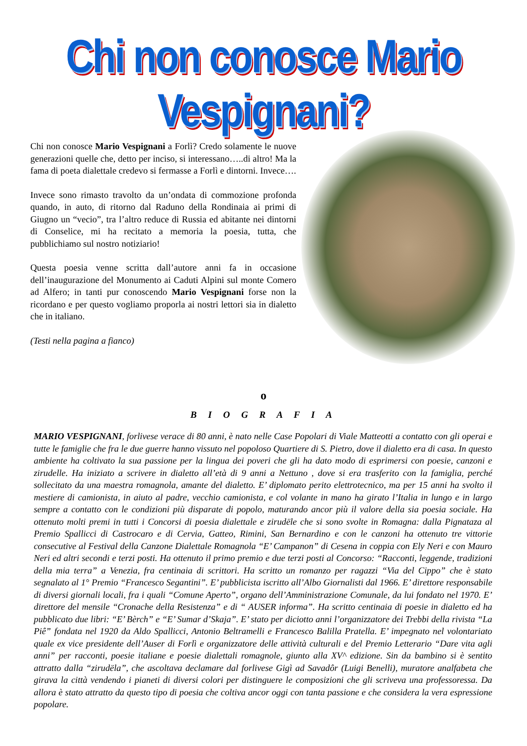Chi non conosce Mario Vespignani?
Chi non conosce Mario Vespignani a Forlì? Credo solamente le nuove generazioni quelle che, detto per inciso, si interessano…..di altro! Ma la fama di poeta dialettale credevo si fermasse a Forlì e dintorni. Invece….
Invece sono rimasto travolto da un’ondata di commozione profonda quando, in auto, di ritorno dal Raduno della Rondinaia ai primi di Giugno un “vecio”, tra l’altro reduce di Russia ed abitante nei dintorni di Conselice, mi ha recitato a memoria la poesia, tutta, che pubblichiamo sul nostro notiziario!
Questa poesia venne scritta dall’autore anni fa in occasione dell’inaugurazione del Monumento ai Caduti Alpini sul monte Comero ad Alfero; in tanti pur conoscendo Mario Vespignani forse non la ricordano e per questo vogliamo proporla ai nostri lettori sia in dialetto che in italiano.
(Testi nella pagina a fianco)
o
B I O G R A F I A
MARIO VESPIGNANI, forlivese verace di 80 anni, è nato nelle Case Popolari di Viale Matteotti a contatto con gli operai e tutte le famiglie che fra le due guerre hanno vissuto nel popoloso Quartiere di S. Pietro, dove il dialetto era di casa. In questo ambiente ha coltivato la sua passione per la lingua dei poveri che gli ha dato modo di esprimersi con poesie, canzoni e zirudelle. Ha iniziato a scrivere in dialetto all’età di 9 anni a Nettuno , dove si era trasferito con la famiglia, perché sollecitato da una maestra romagnola, amante del dialetto. E’ diplomato perito elettrotecnico, ma per 15 anni ha svolto il mestiere di camionista, in aiuto al padre, vecchio camionista, e col volante in mano ha girato l’Italia in lungo e in largo sempre a contatto con le condizioni più disparate di popolo, maturando ancor più il valore della sia poesia sociale. Ha ottenuto molti premi in tutti i Concorsi di poesia dialettale e zirudële che si sono svolte in Romagna: dalla Pignataza al Premio Spallicci di Castrocaro e di Cervia, Gatteo, Rimini, San Bernardino e con le canzoni ha ottenuto tre vittorie consecutive al Festival della Canzone Dialettale Romagnola “E’ Campanon” di Cesena in coppia con Ely Neri e con Mauro Neri ed altri secondi e terzi posti. Ha ottenuto il primo premio e due terzi posti al Concorso: “Racconti, leggende, tradizioni della mia terra” a Venezia, fra centinaia di scrittori. Ha scritto un romanzo per ragazzi “Via del Cippo” che è stato segnalato al 1° Premio “Francesco Segantini”. E’ pubblicista iscritto all’Albo Giornalisti dal 1966. E’ direttore responsabile di diversi giornali locali, fra i quali “Comune Aperto”, organo dell’Amministrazione Comunale, da lui fondato nel 1970. E’ direttore del mensile “Cronache della Resistenza” e di “ AUSER informa”. Ha scritto centinaia di poesie in dialetto ed ha pubblicato due libri: “E’ Bèrch” e “E’ Sumar d’Skaja”. E’ stato per diciotto anni l’organizzatore dei Trebbi della rivista “La Piê” fondata nel 1920 da Aldo Spallicci, Antonio Beltramelli e Francesco Balilla Pratella. E’ impegnato nel volontariato quale ex vice presidente dell’Auser di Forlì e organizzatore delle attività culturali e del Premio Letterario “Dare vita agli anni” per racconti, poesie italiane e poesie dialettali romagnole, giunto alla XV^ edizione. Sin da bambino si è sentito attratto dalla “zirudëla”, che ascoltava declamare dal forlivese Gigì ad Savadôr (Luigi Benelli), muratore analfabeta che girava la città vendendo i pianeti di diversi colori per distinguere le composizioni che gli scriveva una professoressa. Da allora è stato attratto da questo tipo di poesia che coltiva ancor oggi con tanta passione e che considera la vera espressione popolare.